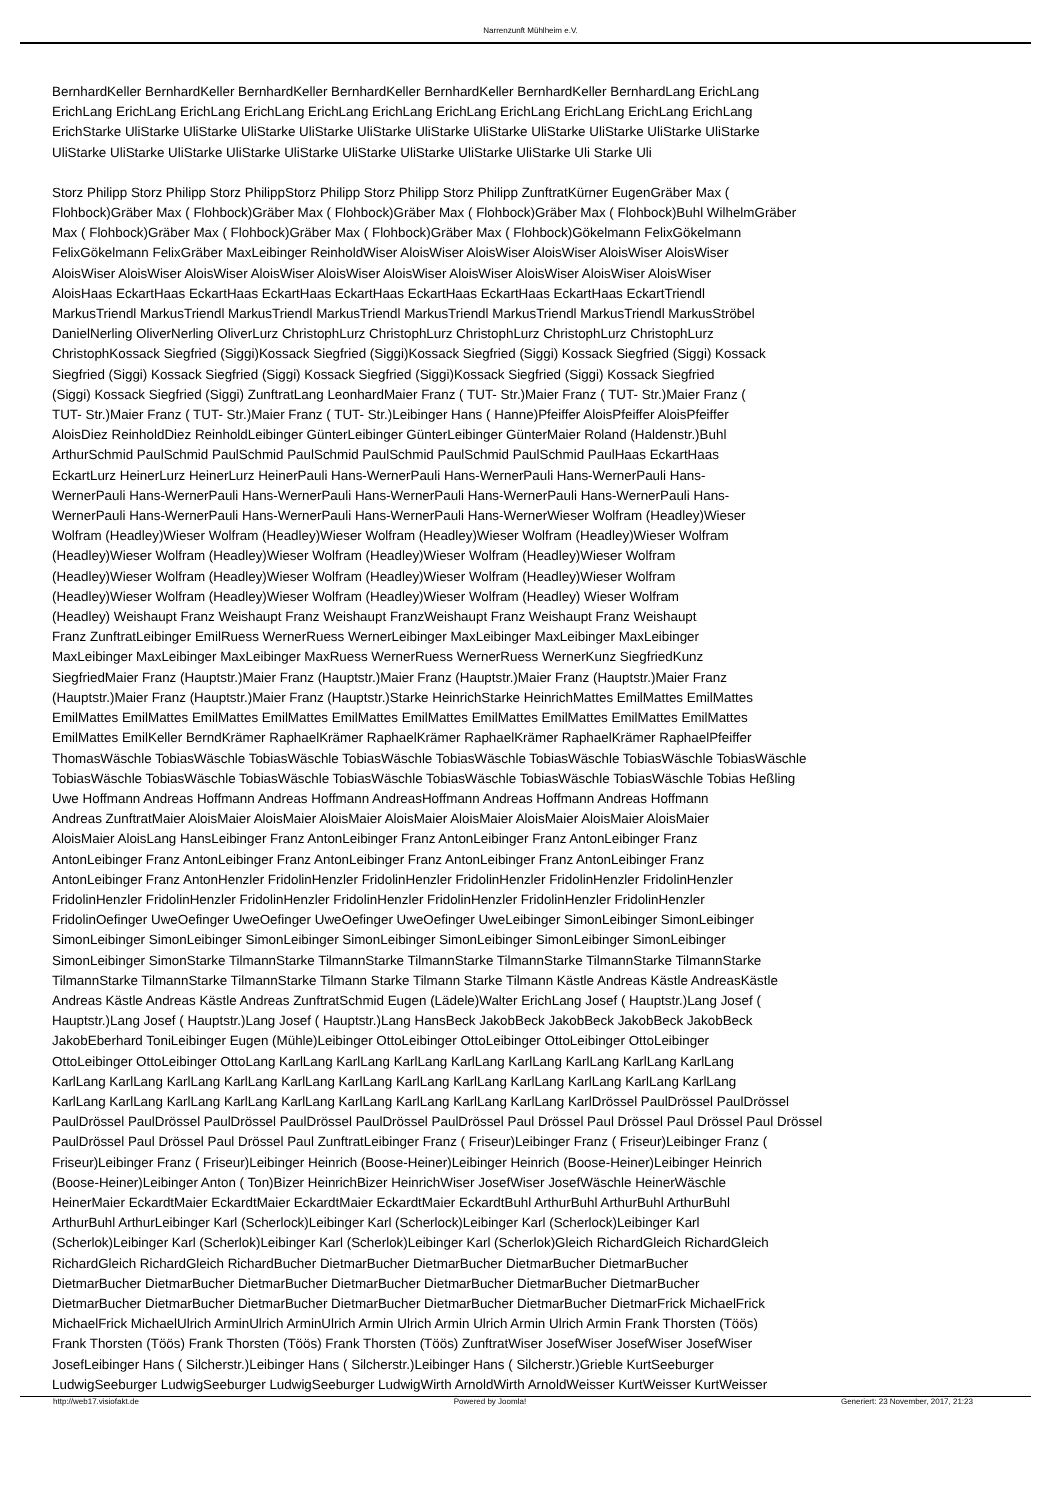Narrenzunft Mühlheim e.V.
BernhardKeller BernhardKeller BernhardKeller BernhardKeller BernhardKeller BernhardKeller BernhardLang ErichLang
ErichLang ErichLang ErichLang ErichLang ErichLang ErichLang ErichLang ErichLang ErichLang ErichLang ErichLang
ErichStarke UliStarke UliStarke UliStarke UliStarke UliStarke UliStarke UliStarke UliStarke UliStarke UliStarke UliStarke
UliStarke UliStarke UliStarke UliStarke UliStarke UliStarke UliStarke UliStarke UliStarke Uli Starke Uli
Storz Philipp Storz Philipp Storz PhilippStorz Philipp Storz Philipp Storz Philipp ZunftratKürner EugenGräber Max (
Flohbock)Gräber Max ( Flohbock)Gräber Max ( Flohbock)Gräber Max ( Flohbock)Gräber Max ( Flohbock)Buhl WilhelmGräber
Max ( Flohbock)Gräber Max ( Flohbock)Gräber Max ( Flohbock)Gräber Max ( Flohbock)Gökelmann FelixGökelmann
FelixGökelmann FelixGräber MaxLeibinger ReinholdWiser AloisWiser AloisWiser AloisWiser AloisWiser AloisWiser
AloisWiser AloisWiser AloisWiser AloisWiser AloisWiser AloisWiser AloisWiser AloisWiser AloisWiser AloisWiser
AloisHaas EckartHaas EckartHaas EckartHaas EckartHaas EckartHaas EckartHaas EckartHaas EckartTriendl
MarkusTriendl MarkusTriendl MarkusTriendl MarkusTriendl MarkusTriendl MarkusTriendl MarkusTriendl MarkusStröbel
DanielNerling OliverNerling OliverLurz ChristophLurz ChristophLurz ChristophLurz ChristophLurz ChristophLurz
ChristophKossack Siegfried (Siggi)Kossack Siegfried (Siggi)Kossack Siegfried (Siggi) Kossack Siegfried (Siggi) Kossack
Siegfried (Siggi) Kossack Siegfried (Siggi) Kossack Siegfried (Siggi)Kossack Siegfried (Siggi) Kossack Siegfried
(Siggi) Kossack Siegfried (Siggi) ZunftratLang LeonhardMaier Franz ( TUT- Str.)Maier Franz ( TUT- Str.)Maier Franz (
TUT- Str.)Maier Franz ( TUT- Str.)Maier Franz ( TUT- Str.)Leibinger Hans ( Hanne)Pfeiffer AloisPfeiffer AloisPfeiffer
AloisDiez ReinholdDiez ReinholdLeibinger GünterLeibinger GünterLeibinger GünterMaier Roland (Haldenstr.)Buhl
ArthurSchmid PaulSchmid PaulSchmid PaulSchmid PaulSchmid PaulSchmid PaulSchmid PaulHaas EckartHaas
EckartLurz HeinerLurz HeinerLurz HeinerPauli Hans-WernerPauli Hans-WernerPauli Hans-WernerPauli Hans-
WernerPauli Hans-WernerPauli Hans-WernerPauli Hans-WernerPauli Hans-WernerPauli Hans-WernerPauli Hans-
WernerPauli Hans-WernerPauli Hans-WernerPauli Hans-WernerPauli Hans-WernerWieser Wolfram (Headley)Wieser
Wolfram (Headley)Wieser Wolfram (Headley)Wieser Wolfram (Headley)Wieser Wolfram (Headley)Wieser Wolfram
(Headley)Wieser Wolfram (Headley)Wieser Wolfram (Headley)Wieser Wolfram (Headley)Wieser Wolfram
(Headley)Wieser Wolfram (Headley)Wieser Wolfram (Headley)Wieser Wolfram (Headley)Wieser Wolfram
(Headley)Wieser Wolfram (Headley)Wieser Wolfram (Headley)Wieser Wolfram (Headley) Wieser Wolfram
(Headley) Weishaupt Franz Weishaupt Franz Weishaupt FranzWeishaupt Franz Weishaupt Franz Weishaupt
Franz ZunftratLeibinger EmilRuess WernerRuess WernerLeibinger MaxLeibinger MaxLeibinger MaxLeibinger
MaxLeibinger MaxLeibinger MaxLeibinger MaxRuess WernerRuess WernerRuess WernerKunz SiegfriedKunz
SiegfriedMaier Franz (Hauptstr.)Maier Franz (Hauptstr.)Maier Franz (Hauptstr.)Maier Franz (Hauptstr.)Maier Franz
(Hauptstr.)Maier Franz (Hauptstr.)Maier Franz (Hauptstr.)Starke HeinrichStarke HeinrichMattes EmilMattes EmilMattes
EmilMattes EmilMattes EmilMattes EmilMattes EmilMattes EmilMattes EmilMattes EmilMattes EmilMattes EmilMattes
EmilMattes EmilKeller BerndKrämer RaphaelKrämer RaphaelKrämer RaphaelKrämer RaphaelKrämer RaphaelPfeiffer
ThomasWäschle TobiasWäschle TobiasWäschle TobiasWäschle TobiasWäschle TobiasWäschle TobiasWäschle TobiasWäschle
TobiasWäschle TobiasWäschle TobiasWäschle TobiasWäschle TobiasWäschle TobiasWäschle TobiasWäschle Tobias Heßling
Uwe Hoffmann Andreas Hoffmann Andreas Hoffmann AndreasHoffmann Andreas Hoffmann Andreas Hoffmann
Andreas ZunftratMaier AloisMaier AloisMaier AloisMaier AloisMaier AloisMaier AloisMaier AloisMaier AloisMaier
AloisMaier AloisLang HansLeibinger Franz AntonLeibinger Franz AntonLeibinger Franz AntonLeibinger Franz
AntonLeibinger Franz AntonLeibinger Franz AntonLeibinger Franz AntonLeibinger Franz AntonLeibinger Franz
AntonLeibinger Franz AntonHenzler FridolinHenzler FridolinHenzler FridolinHenzler FridolinHenzler FridolinHenzler
FridolinHenzler FridolinHenzler FridolinHenzler FridolinHenzler FridolinHenzler FridolinHenzler FridolinHenzler
FridolinOefinger UweOefinger UweOefinger UweOefinger UweOefinger UweLeibinger SimonLeibinger SimonLeibinger
SimonLeibinger SimonLeibinger SimonLeibinger SimonLeibinger SimonLeibinger SimonLeibinger SimonLeibinger
SimonLeibinger SimonStarke TilmannStarke TilmannStarke TilmannStarke TilmannStarke TilmannStarke TilmannStarke
TilmannStarke TilmannStarke TilmannStarke Tilmann Starke Tilmann Starke Tilmann Kästle Andreas Kästle AndreasKästle
Andreas Kästle Andreas Kästle Andreas ZunftratSchmid Eugen (Lädele)Walter ErichLang Josef ( Hauptstr.)Lang Josef (
Hauptstr.)Lang Josef ( Hauptstr.)Lang Josef ( Hauptstr.)Lang HansBeck JakobBeck JakobBeck JakobBeck JakobBeck
JakobEberhard ToniLeibinger Eugen (Mühle)Leibinger OttoLeibinger OttoLeibinger OttoLeibinger OttoLeibinger
OttoLeibinger OttoLeibinger OttoLang KarlLang KarlLang KarlLang KarlLang KarlLang KarlLang KarlLang KarlLang
KarlLang KarlLang KarlLang KarlLang KarlLang KarlLang KarlLang KarlLang KarlLang KarlLang KarlLang KarlLang
KarlLang KarlLang KarlLang KarlLang KarlLang KarlLang KarlLang KarlLang KarlLang KarlDrössel PaulDrössel PaulDrössel
PaulDrössel PaulDrössel PaulDrössel PaulDrössel PaulDrössel PaulDrössel Paul Drössel Paul Drössel Paul Drössel Paul Drössel
PaulDrössel Paul Drössel Paul Drössel Paul ZunftratLeibinger Franz ( Friseur)Leibinger Franz ( Friseur)Leibinger Franz (
Friseur)Leibinger Franz ( Friseur)Leibinger Heinrich (Boose-Heiner)Leibinger Heinrich (Boose-Heiner)Leibinger Heinrich
(Boose-Heiner)Leibinger Anton ( Ton)Bizer HeinrichBizer HeinrichWiser JosefWiser JosefWäschle HeinerWäschle
HeinerMaier EckardtMaier EckardtMaier EckardtMaier EckardtMaier EckardtBuhl ArthurBuhl ArthurBuhl ArthurBuhl
ArthurBuhl ArthurLeibinger Karl (Scherlock)Leibinger Karl (Scherlock)Leibinger Karl (Scherlock)Leibinger Karl
(Scherlok)Leibinger Karl (Scherlok)Leibinger Karl (Scherlok)Leibinger Karl (Scherlok)Gleich RichardGleich RichardGleich
RichardGleich RichardGleich RichardBucher DietmarBucher DietmarBucher DietmarBucher DietmarBucher
DietmarBucher DietmarBucher DietmarBucher DietmarBucher DietmarBucher DietmarBucher DietmarBucher
DietmarBucher DietmarBucher DietmarBucher DietmarBucher DietmarBucher DietmarBucher DietmarFrick MichaelFrick
MichaelFrick MichaelUlrich ArminUlrich ArminUlrich Armin Ulrich Armin Ulrich Armin Ulrich Armin Frank Thorsten (Töös)
Frank Thorsten (Töös) Frank Thorsten (Töös) Frank Thorsten (Töös) ZunftratWiser JosefWiser JosefWiser JosefWiser
JosefLeibinger Hans ( Silcherstr.)Leibinger Hans ( Silcherstr.)Leibinger Hans ( Silcherstr.)Grieble KurtSeeburger
LudwigSeeburger LudwigSeeburger LudwigSeeburger LudwigWirth ArnoldWirth ArnoldWeisser KurtWeisser KurtWeisser
http://web17.visiofakt.de Powered by Joomla! Generiert: 23 November, 2017, 21:23